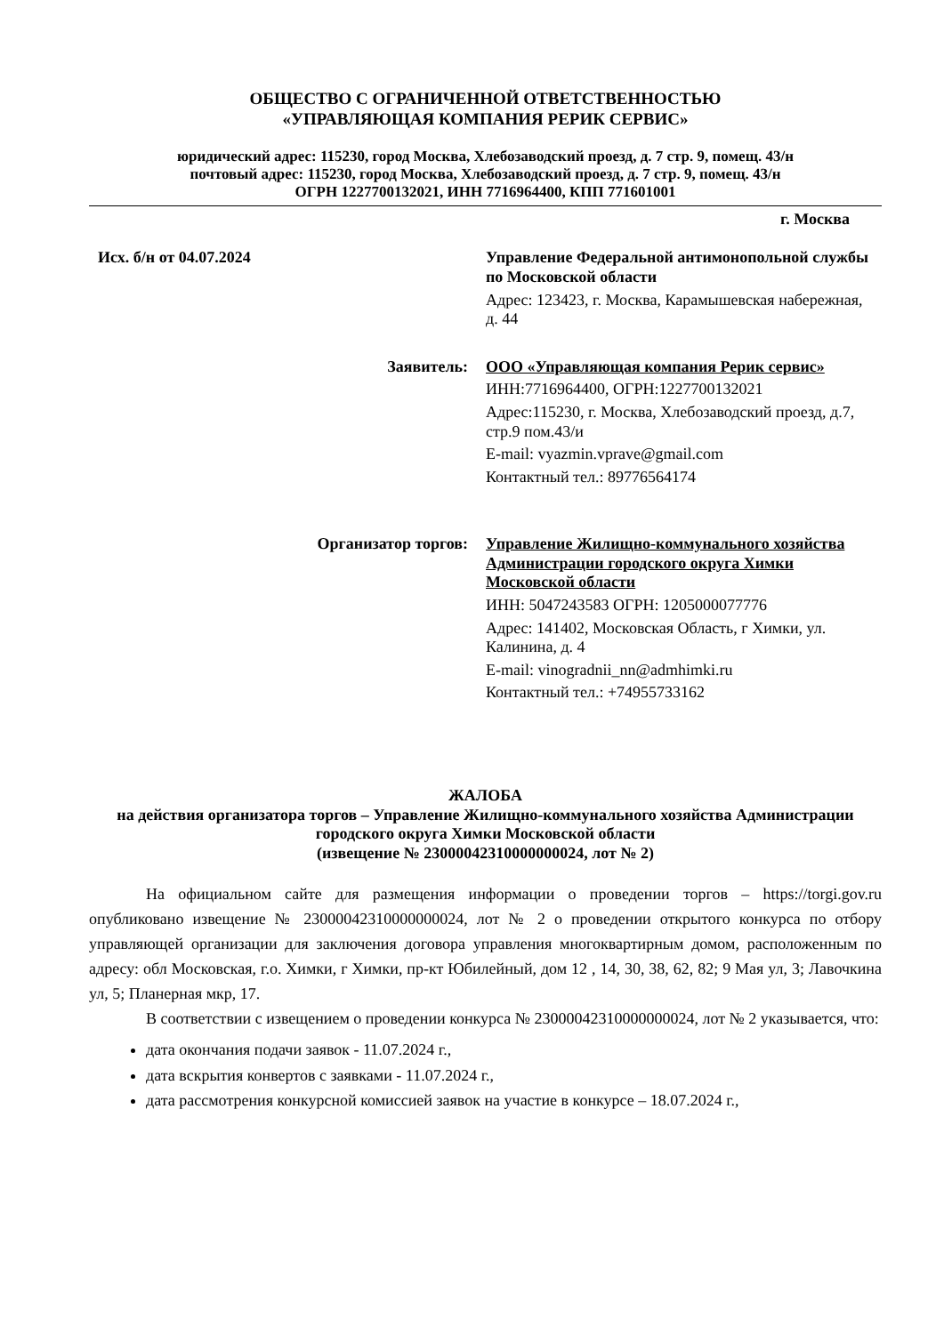ОБЩЕСТВО С ОГРАНИЧЕННОЙ ОТВЕТСТВЕННОСТЬЮ
«УПРАВЛЯЮЩАЯ КОМПАНИЯ РЕРИК СЕРВИС»
юридический адрес: 115230, город Москва, Хлебозаводский проезд, д. 7 стр. 9, помещ. 43/н
почтовый адрес: 115230, город Москва, Хлебозаводский проезд, д. 7 стр. 9, помещ. 43/н
ОГРН 1227700132021, ИНН 7716964400, КПП 771601001
г. Москва
Исх. б/н от 04.07.2024 Управление Федеральной антимонопольной службы по Московской области
Адрес: 123423, г. Москва, Карамышевская набережная, д. 44
Заявитель: ООО «Управляющая компания Рерик сервис»
ИНН:7716964400, ОГРН:1227700132021
Адрес:115230, г. Москва, Хлебозаводский проезд, д.7, стр.9 пом.43/и
E-mail: vyazmin.vprave@gmail.com
Контактный тел.: 89776564174
Организатор торгов: Управление Жилищно-коммунального хозяйства Администрации городского округа Химки Московской области
ИНН: 5047243583 ОГРН: 1205000077776
Адрес: 141402, Московская Область, г Химки, ул. Калинина, д. 4
E-mail: vinogradnii_nn@admhimki.ru
Контактный тел.: +74955733162
ЖАЛОБА
на действия организатора торгов – Управление Жилищно-коммунального хозяйства Администрации городского округа Химки Московской области
(извещение № 23000042310000000024, лот № 2)
На официальном сайте для размещения информации о проведении торгов – https://torgi.gov.ru опубликовано извещение № 23000042310000000024, лот № 2 о проведении открытого конкурса по отбору управляющей организации для заключения договора управления многоквартирным домом, расположенным по адресу: обл Московская, г.о. Химки, г Химки, пр-кт Юбилейный, дом 12 , 14, 30, 38, 62, 82; 9 Мая ул, 3; Лавочкина ул, 5; Планерная мкр, 17.
В соответствии с извещением о проведении конкурса № 23000042310000000024, лот № 2 указывается, что:
дата окончания подачи заявок - 11.07.2024 г.,
дата вскрытия конвертов с заявками - 11.07.2024 г.,
дата рассмотрения конкурсной комиссией заявок на участие в конкурсе – 18.07.2024 г.,